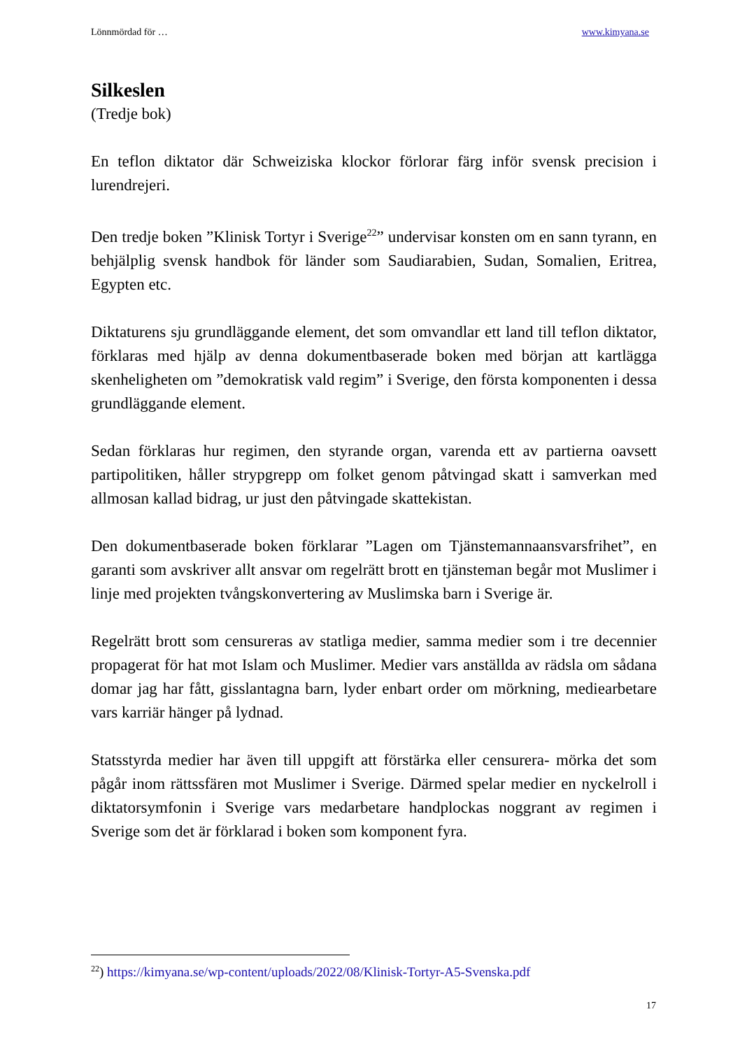Lönnmördad för … www.kimyana.se
Silkeslen
(Tredje bok)
En teflon diktator där Schweiziska klockor förlorar färg inför svensk precision i lurendrejeri.
Den tredje boken ”Klinisk Tortyr i Sverige<sup>22</sup>” undervisar konsten om en sann tyrann, en behjälplig svensk handbok för länder som Saudiarabien, Sudan, Somalien, Eritrea, Egypten etc.
Diktaturens sju grundläggande element, det som omvandlar ett land till teflon diktator, förklaras med hjälp av denna dokumentbaserade boken med början att kartlägga skenheligheten om ”demokratisk vald regim” i Sverige, den första komponenten i dessa grundläggande element.
Sedan förklaras hur regimen, den styrande organ, varenda ett av partierna oavsett partipolitiken, håller strypgrepp om folket genom påtvingad skatt i samverkan med allmosan kallad bidrag, ur just den påtvingade skattekistan.
Den dokumentbaserade boken förklarar ”Lagen om Tjänstemannaansvarsfrihet”, en garanti som avskriver allt ansvar om regelrätt brott en tjänsteman begår mot Muslimer i linje med projekten tvångskonvertering av Muslimska barn i Sverige är.
Regelrätt brott som censureras av statliga medier, samma medier som i tre decennier propagerat för hat mot Islam och Muslimer. Medier vars anställda av rädsla om sådana domar jag har fått, gisslantagna barn, lyder enbart order om mörkning, mediearbetare vars karriär hänger på lydnad.
Statsstyrda medier har även till uppgift att förstärka eller censurera- mörka det som pågår inom rättssfären mot Muslimer i Sverige. Därmed spelar medier en nyckelroll i diktatorsymfonin i Sverige vars medarbetare handplockas noggrant av regimen i Sverige som det är förklarad i boken som komponent fyra.
<sup>22</sup>) https://kimyana.se/wp-content/uploads/2022/08/Klinisk-Tortyr-A5-Svenska.pdf
17